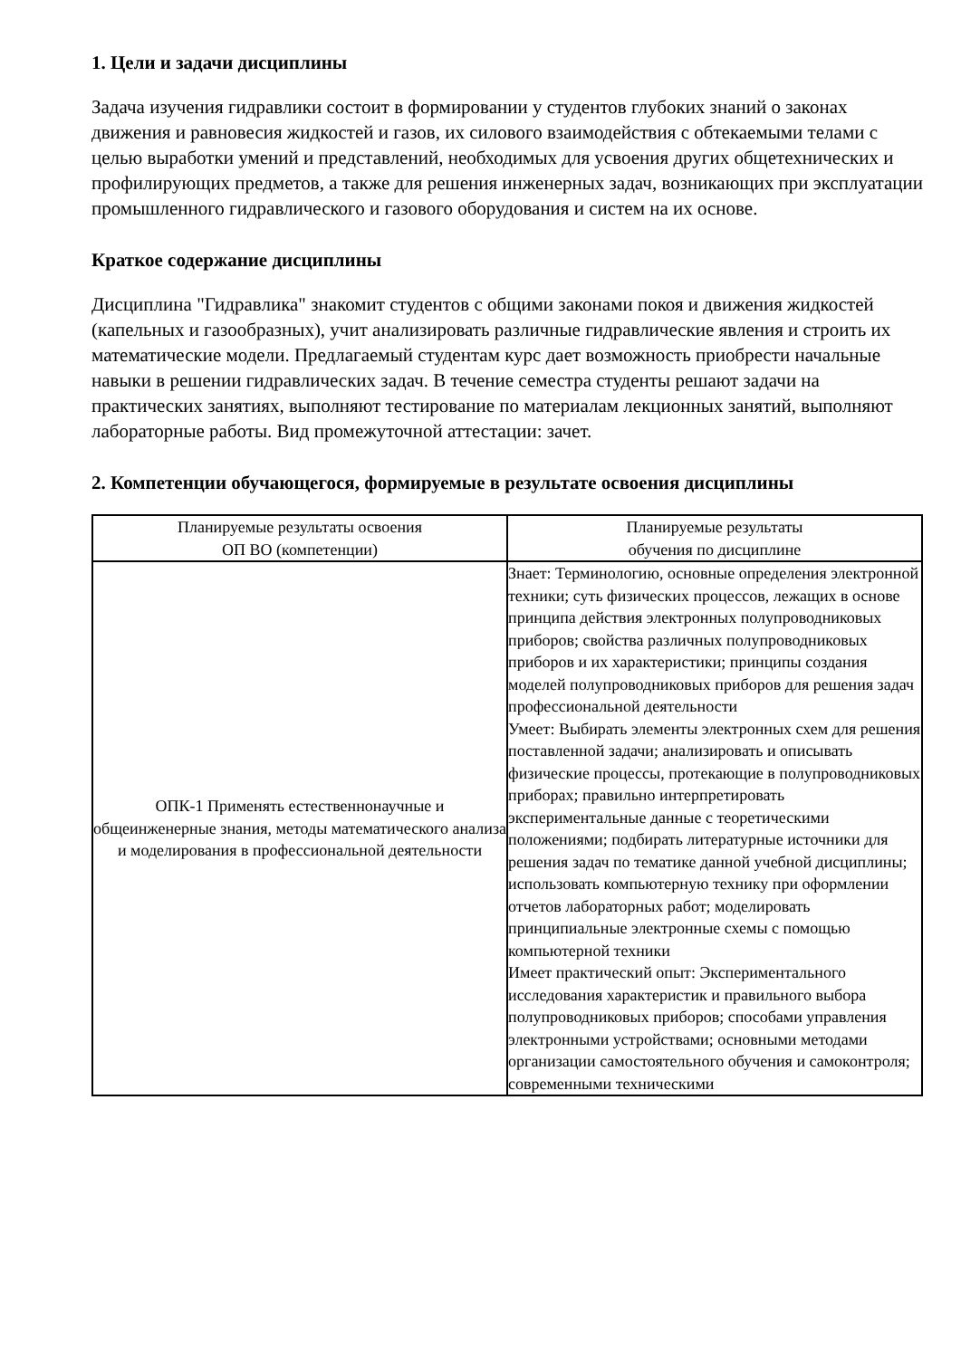1. Цели и задачи дисциплины
Задача изучения гидравлики состоит в формировании у студентов глубоких знаний о законах движения и равновесия жидкостей и газов, их силового взаимодействия с обтекаемыми телами с целью выработки умений и представлений, необходимых для усвоения других общетехнических и профилирующих предметов, а также для решения инженерных задач, возникающих при эксплуатации промышленного гидравлического и газового оборудования и систем на их основе.
Краткое содержание дисциплины
Дисциплина "Гидравлика" знакомит студентов с общими законами покоя и движения жидкостей (капельных и газообразных), учит анализировать различные гидравлические явления и строить их математические модели. Предлагаемый студентам курс дает возможность приобрести начальные навыки в решении гидравлических задач. В течение семестра студенты решают задачи на практических занятиях, выполняют тестирование по материалам лекционных занятий, выполняют лабораторные работы. Вид промежуточной аттестации: зачет.
2. Компетенции обучающегося, формируемые в результате освоения дисциплины
| Планируемые результаты освоения ОП ВО (компетенции) | Планируемые результаты обучения по дисциплине |
| --- | --- |
| ОПК-1 Применять естественнонаучные и общеинженерные знания, методы математического анализа и моделирования в профессиональной деятельности | Знает: Терминологию, основные определения электронной техники; суть физических процессов, лежащих в основе принципа действия электронных полупроводниковых приборов; свойства различных полупроводниковых приборов и их характеристики; принципы создания моделей полупроводниковых приборов для решения задач профессиональной деятельности Умеет: Выбирать элементы электронных схем для решения поставленной задачи; анализировать и описывать физические процессы, протекающие в полупроводниковых приборах; правильно интерпретировать экспериментальные данные с теоретическими положениями; подбирать литературные источники для решения задач по тематике данной учебной дисциплины; использовать компьютерную технику при оформлении отчетов лабораторных работ; моделировать принципиальные электронные схемы с помощью компьютерной техники Имеет практический опыт: Экспериментального исследования характеристик и правильного выбора полупроводниковых приборов; способами управления электронными устройствами; основными методами организации самостоятельного обучения и самоконтроля; современными техническими |